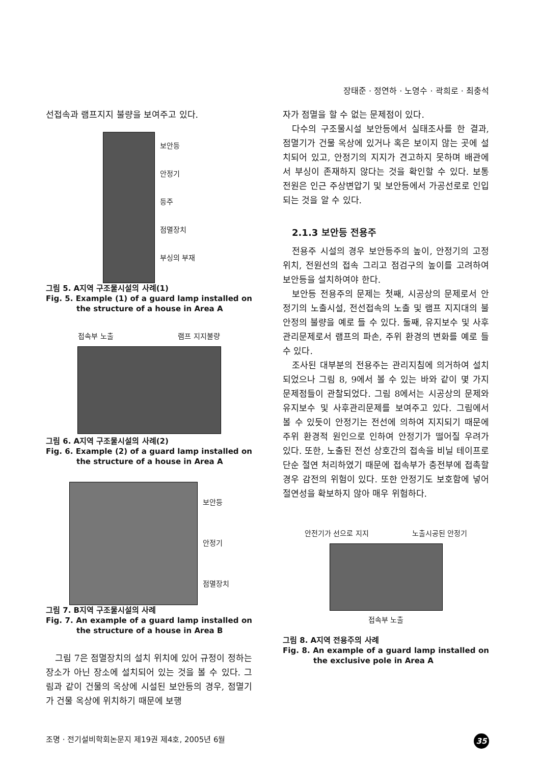장태준 · 정연하 · 노영수 · 곽희로 · 최충석
선접속과 램프지지 불량을 보여주고 있다.
보안등
안정기
등주
점멸장치
부싱의 부재
그림 5. A지역 구조물시설의 사례(1)
Fig. 5. Example (1) of a guard lamp installed on the structure of a house in Area A
접속부 노출 램프 지지불량
그림 6. A지역 구조물시설의 사례(2)
Fig. 6. Example (2) of a guard lamp installed on the structure of a house in Area A
보안등
안정기
점멸장치
그림 7. B지역 구조물시설의 사례
Fig. 7. An example of a guard lamp installed on the structure of a house in Area B
그림 7은 점멸장치의 설치 위치에 있어 규정이 정하는 장소가 아닌 장소에 설치되어 있는 것을 볼 수 있다. 그림과 같이 건물의 옥상에 시설된 보안등의 경우, 점멸기가 건물 옥상에 위치하기 때문에 보행
자가 점멸을 할 수 없는 문제점이 있다.
다수의 구조물시설 보안등에서 실태조사를 한 결과, 점멸기가 건물 옥상에 있거나 혹은 보이지 않는 곳에 설치되어 있고, 안정기의 지지가 견고하지 못하며 배관에서 부싱이 존재하지 않다는 것을 확인할 수 있다. 보통 전원은 인근 주상변압기 및 보안등에서 가공선로로 인입되는 것을 알 수 있다.
2.1.3 보안등 전용주
전용주 시설의 경우 보안등주의 높이, 안정기의 고정위치, 전원선의 접속 그리고 점검구의 높이를 고려하여 보안등을 설치하여야 한다.
보안등 전용주의 문제는 첫째, 시공상의 문제로서 안정기의 노출시설, 전선접속의 노출 및 램프 지지대의 불안정의 불량을 예로 들 수 있다. 둘째, 유지보수 및 사후관리문제로서 램프의 파손, 주위 환경의 변화를 예로 들 수 있다.
조사된 대부분의 전용주는 관리지침에 의거하여 설치되었으나 그림 8, 9에서 볼 수 있는 바와 같이 몇 가지 문제점들이 관찰되었다. 그림 8에서는 시공상의 문제와 유지보수 및 사후관리문제를 보여주고 있다. 그림에서 볼 수 있듯이 안정기는 전선에 의하여 지지되기 때문에 주위 환경적 원인으로 인하여 안정기가 떨어질 우려가 있다. 또한, 노출된 전선 상호간의 접속을 비닐 테이프로 단순 절연 처리하였기 때문에 접속부가 충전부에 접촉할 경우 감전의 위험이 있다. 또한 안정기도 보호함에 넣어 절연성을 확보하지 않아 매우 위험하다.
안전기가 선으로 지지 노출시공된 안정기
접속부 노출
그림 8. A지역 전용주의 사례
Fig. 8. An example of a guard lamp installed on the exclusive pole in Area A
조명 · 전기설비학회논문지 제19권 제4호, 2005년 6월 35